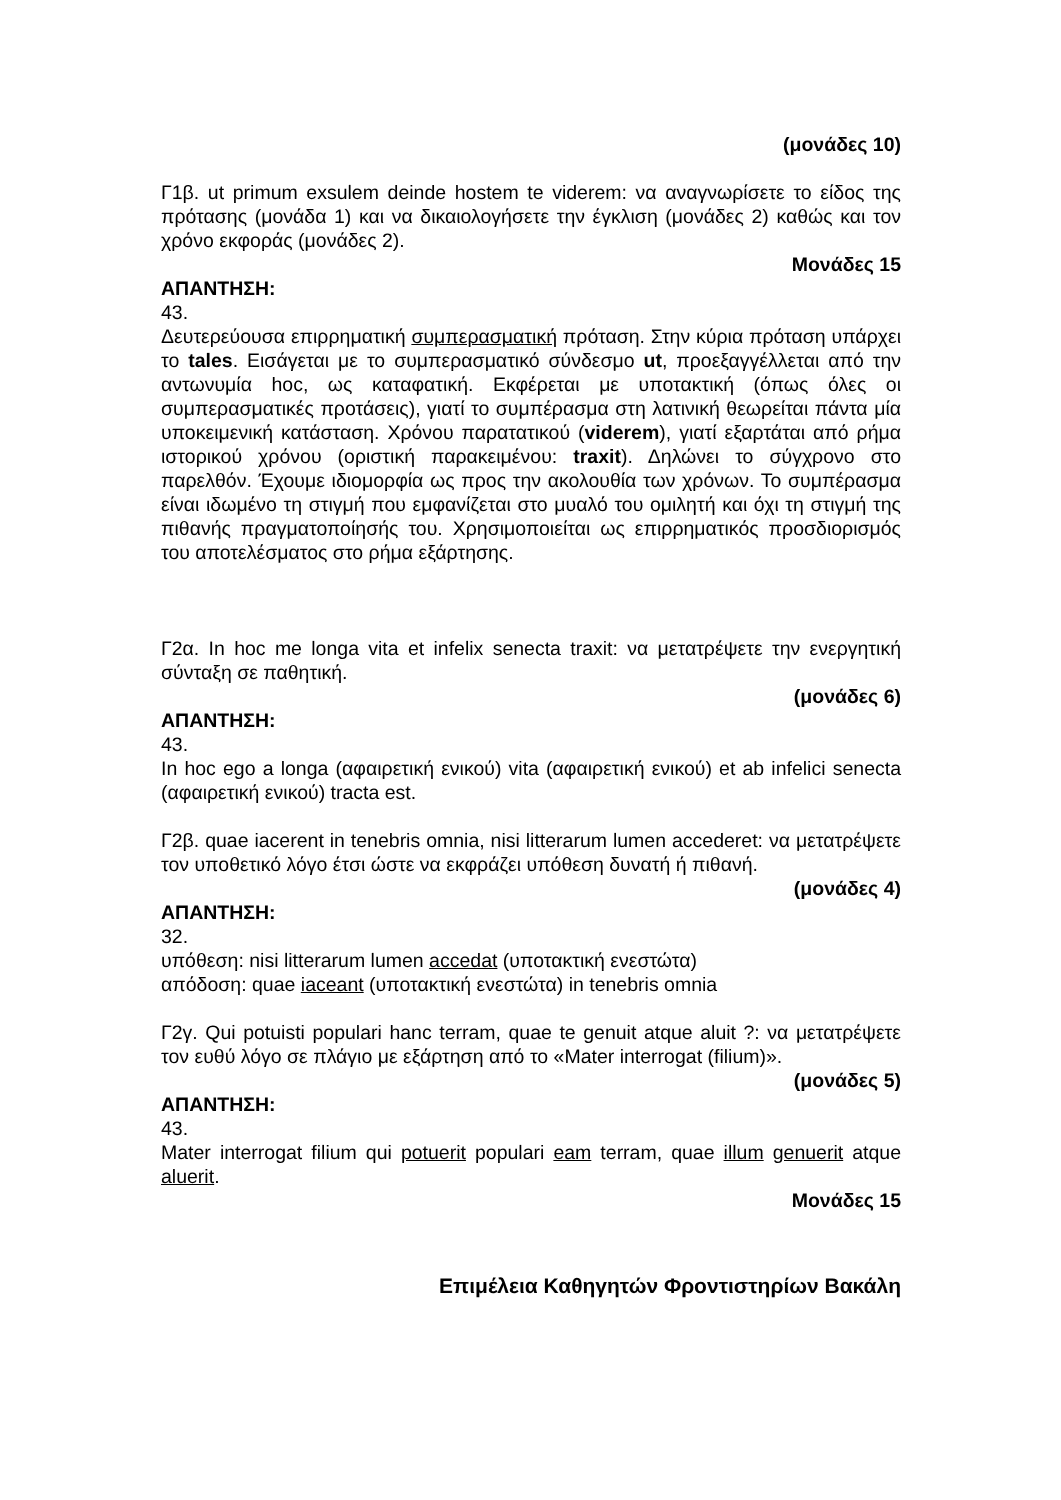(μονάδες 10)
Γ1β. ut primum exsulem deinde hostem te viderem: να αναγνωρίσετε το είδος της πρότασης (μονάδα 1) και να δικαιολογήσετε την έγκλιση (μονάδες 2) καθώς και τον χρόνο εκφοράς (μονάδες 2).
Μονάδες 15
ΑΠΑΝΤΗΣΗ:
43.
Δευτερεύουσα επιρρηματική συμπερασματική πρόταση. Στην κύρια πρόταση υπάρχει το tales. Εισάγεται με το συμπερασματικό σύνδεσμο ut, προεξαγγέλλεται από την αντωνυμία hoc, ως καταφατική. Εκφέρεται με υποτακτική (όπως όλες οι συμπερασματικές προτάσεις), γιατί το συμπέρασμα στη λατινική θεωρείται πάντα μία υποκειμενική κατάσταση. Χρόνου παρατατικού (viderem), γιατί εξαρτάται από ρήμα ιστορικού χρόνου (οριστική παρακειμένου: traxit). Δηλώνει το σύγχρονο στο παρελθόν. Έχουμε ιδιομορφία ως προς την ακολουθία των χρόνων. Το συμπέρασμα είναι ιδωμένο τη στιγμή που εμφανίζεται στο μυαλό του ομιλητή και όχι τη στιγμή της πιθανής πραγματοποίησής του. Χρησιμοποιείται ως επιρρηματικός προσδιορισμός του αποτελέσματος στο ρήμα εξάρτησης.
Γ2α. In hoc me longa vita et infelix senecta traxit: να μετατρέψετε την ενεργητική σύνταξη σε παθητική.
(μονάδες 6)
ΑΠΑΝΤΗΣΗ:
43.
In hoc ego a longa (αφαιρετική ενικού) vita (αφαιρετική ενικού) et ab infelici senecta (αφαιρετική ενικού) tracta est.
Γ2β. quae iacerent in tenebris omnia, nisi litterarum lumen accederet: να μετατρέψετε τον υποθετικό λόγο έτσι ώστε να εκφράζει υπόθεση δυνατή ή πιθανή.
(μονάδες 4)
ΑΠΑΝΤΗΣΗ:
32.
υπόθεση: nisi litterarum lumen accedat (υποτακτική ενεστώτα)
απόδοση: quae iaceant (υποτακτική ενεστώτα) in tenebris omnia
Γ2γ. Qui potuisti populari hanc terram, quae te genuit atque aluit ?: να μετατρέψετε τον ευθύ λόγο σε πλάγιο με εξάρτηση από το «Mater interrogat (filium)».
(μονάδες 5)
ΑΠΑΝΤΗΣΗ:
43.
Mater interrogat filium qui potuerit populari eam terram, quae illum genuerit atque aluerit.
Μονάδες 15
Επιμέλεια Καθηγητών Φροντιστηρίων Βακάλη